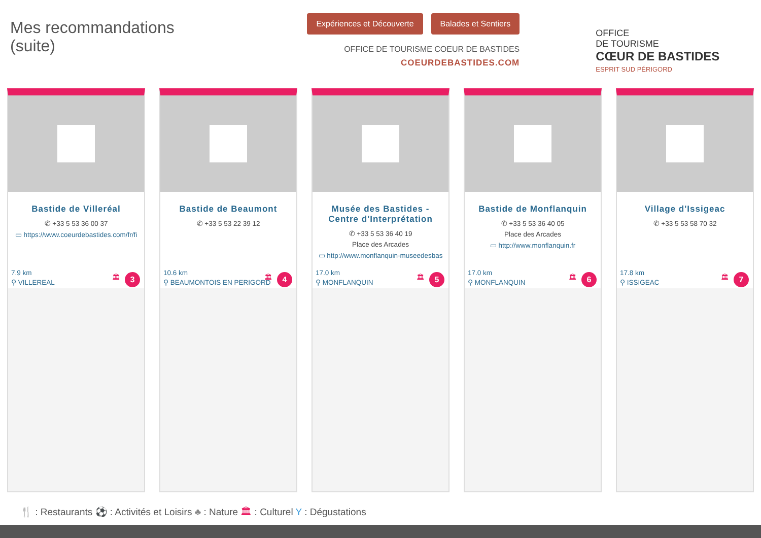Mes recommandations
(suite)
Expériences et Découverte Balades et Sentiers
OFFICE DE TOURISME COEUR DE BASTIDES
COEURDEBASTIDES.COM
OFFICE
DE TOURISME
CŒUR DE BASTIDES
ESPRIT SUD PÉRIGORD
Bastide de Villeréal
✆ +33 5 53 36 00 37
▭ https://www.coeurdebastides.com/fr/fi
7.9 km
⚲ VILLEREAL
🏛 3
Bastide de Beaumont
✆ +33 5 53 22 39 12
10.6 km
⚲ BEAUMONTOIS EN PERIGORD
🏛 4
Musée des Bastides - Centre d'Interprétation
✆ +33 5 53 36 40 19
Place des Arcades
▭ http://www.monflanquin-museedesbas
17.0 km
⚲ MONFLANQUIN
🏛 5
Bastide de Monflanquin
✆ +33 5 53 36 40 05
Place des Arcades
▭ http://www.monflanquin.fr
17.0 km
⚲ MONFLANQUIN
🏛 6
Village d'Issigeac
✆ +33 5 53 58 70 32
17.8 km
⚲ ISSIGEAC
🏛 7
🍴 : Restaurants ⚽ : Activités et Loisirs ♣ : Nature 🏛 : Culturel Y : Dégustations